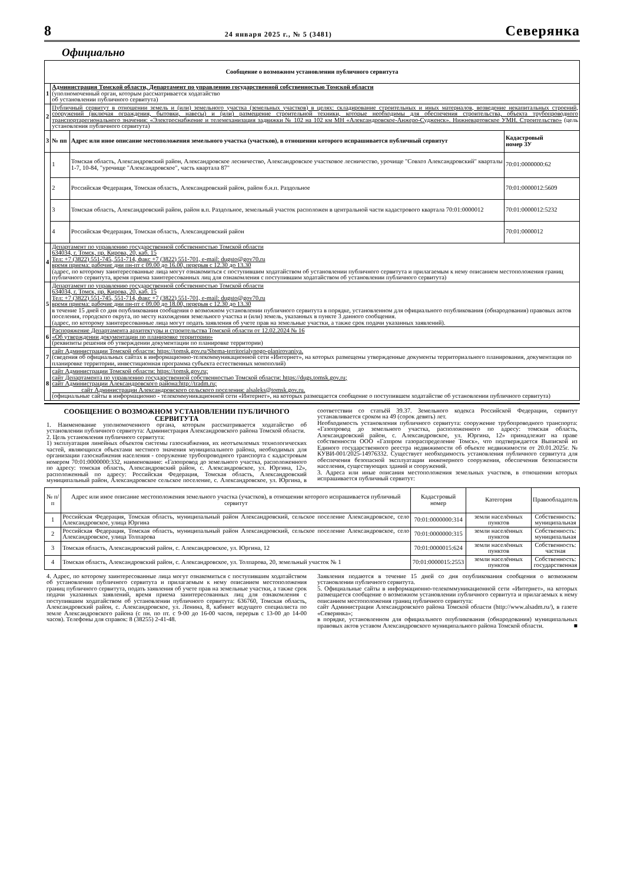8 24 января 2025 г., № 5 (3481) Северянка
Официально
| Сообщение о возможном установлении публичного сервитута | | | |
| --- | --- | --- | --- |
| 1 | Администрация Томской области, Департамент по управлению государственной собственностью Томской области (уполномоченный орган, которым рассматривается ходатайство об установлении публичного сервитута) | | |
| 2 | Публичный сервитут в отношении земель и (или) земельного участка (земельных участков) в целях: складирование строительных и иных материалов, возведение некапитальных строений, сооружений (включая ограждения, бытовки, навесы) и (или) размещение строительной техники, которые необходимы для обеспечения строительства, объекта трубопроводного транспортарегионального значения: «Электроснабжение и телемеханизация задвижки № 102 на 102 км МН «Александровское-Анжеро-Судженск». Нижневартовское УМН. Строительство» (цель установления публичного сервитута) | | |
| 3 | № пп | Адрес или иное описание местоположения земельного участка (участков), в отношении которого испрашивается публичный сервитут | Кадастровый номер ЗУ |
| | 1 | Томская область, Александровский район, Александровское лесничество, Александровское участковое лесничество, урочище "Совхоз Александровский" кварталы 1-7, 10-84, "урочище "Александровское", часть квартала 87" | 70:01:0000000:62 |
| | 2 | Российская Федерация, Томская область, Александровский район, район б.н.п. Раздольное | 70:01:0000012:5609 |
| | 3 | Томская область, Александровский район, район в.п. Раздольное, земельный участок расположен в центральной части кадастрового квартала 70:01:0000012 | 70:01:0000012:5232 |
| | 4 | Российская Федерация, Томская область, Александровский район | 70:01:0000012 |
| 4 | Департамент по управлению государственной собственностью Томской области 634034, г. Томск, пр. Кирова, 20, каб. 15 Тел: +7 (3822) 551-745, 551-714, факс +7 (3822) 551-701, e-mail: dugsto@gov70.ru время приема: рабочие дни пн-пт с 09.00 до 16.00, перерыв с 12.30 до 13.30 (адрес, по которому заинтересованные лица могут ознакомиться с поступившим ходатайством об установлении публичного сервитута и прилагаемым к нему описанием местоположения границ публичного сервитута, время приема заинтересованных лиц для ознакомления с поступившим ходатайством об установлении публичного сервитута) | | |
| 5 | Департамент по управлению государственной собственностью Томской области 634034, г. Томск, пр. Кирова, 20, каб. 15 Тел: +7 (3822) 551-745, 551-714, факс +7 (3822) 551-701, e-mail: dugsto@gov70.ru время приема: рабочие дни пн-пт с 09.00 до 18.00, перерыв с 12.30 до 13.30 в течение 15 дней со дня опубликования сообщения о возможном установлении публичного сервитута в порядке, установленном для официального опубликования (обнародования) правовых актов поселения, городского округа, по месту нахождения земельного участка и (или) земель, указанных в пункте 3 данного сообщения. (адрес, по которому заинтересованные лица могут подать заявления об учете прав на земельные участки, а также срок подачи указанных заявлений). | | |
| 6 | Распоряжение Департамента архитектуры и строительства Томской области от 12.02.2024 № 16 «Об утверждении документации по планировке территории» (реквизиты решения об утверждении документации по планировке территории) | | |
| 7 | сайт Администрации Томской области: https://tomsk.gov.ru/Shema-territorialynogo-planirovaniya. (сведения об официальных сайтах в информационно-телекоммуникационной сети «Интернет», на которых размещены утвержденные документы территориального планирования, документация по планировке территории, инвестиционная программа субъекта естественных монополий) | | |
| 8 | сайт Администрации Томской области: https://tomsk.gov.ru; сайт Департамента по управлению государственной собственностью Томской области: https://dugs.tomsk.gov.ru; сайт Администрации Александровского района:http://tradm.ru; сайт Администрации Александровского сельского поселения: alsaleks@tomsk.gov.ru. (официальные сайты в информационно - телекоммуникационной сети «Интернет», на которых размещается сообщение о поступившем ходатайстве об установлении публичного сервитута) | | |
СООБЩЕНИЕ О ВОЗМОЖНОМ УСТАНОВЛЕНИИ ПУБЛИЧНОГО СЕРВИТУТА
1. Наименование уполномоченного органа, которым рассматривается ходатайство об установлении публичного сервитута: Администрация Александровского района Томской области.
2. Цель установления публичного сервитута:
1) эксплуатация линейных объектов системы газоснабжения, их неотъемлемых технологических частей, являющихся объектами местного значения муниципального района, необходимых для организации газоснабжения населения - сооружение трубопроводного транспорта с кадастровым номером 70:01:0000000:332, наименование: «Газопровод до земельного участка, расположенного по адресу: томская область, Александровский район, с. Александровское, ул. Юргина, 12», расположенный по адресу: Российская Федерация, Томская область, Александровский муниципальный район, Александровское сельское поселение, с. Александровское, ул. Юргина, в соответствии со статьёй 39.37. Земельного кодекса Российской Федерации, сервитут устанавливается сроком на 49 (сорок девять) лет.
Необходимость установления публичного сервитута: сооружение трубопроводного транспорта: «Газопровод до земельного участка, расположенного по адресу: томская область, Александровский район, с. Александровское, ул. Юргина, 12» принадлежит на праве собственности ООО «Газпром газораспределение Томск», что подтверждается Выпиской из Единого государственного реестра недвижимости об объекте недвижимости от 20.01.2025г. № КУВИ-001/2025-14976332. Существует необходимость установления публичного сервитута для обеспечения безопасной эксплуатации инженерного сооружения, обеспечения безопасности населения, существующих зданий и сооружений.
3. Адреса или иные описания местоположения земельных участков, в отношении которых испрашивается публичный сервитут:
| № п/п | Адрес или иное описание местоположения земельного участка (участков), в отношении которого испрашивается публичный сервитут | Кадастровый номер | Категория | Правообладатель |
| --- | --- | --- | --- | --- |
| 1 | Российская Федерация, Томская область, муниципальный район Александровский, сельское поселение Александровское, село Александровское, улица Юргина | 70:01:0000000:314 | земли населённых пунктов | Собственность: муниципальная |
| 2 | Российская Федерация, Томская область, муниципальный район Александровский, сельское поселение Александровское, село Александровское, улица Толпарова | 70:01:0000000:315 | земли населённых пунктов | Собственность: муниципальная |
| 3 | Томская область, Александровский район, с. Александровское, ул. Юргина, 12 | 70:01:0000015:624 | земли населённых пунктов | Собственность: частная |
| 4 | Томская область, Александровский район, с. Александровское, ул. Толпарова, 20, земельный участок № 1 | 70:01:0000015:2553 | земли населённых пунктов | Собственность: государственная |
4. Адрес, по которому заинтересованные лица могут ознакомиться с поступившим ходатайством об установлении публичного сервитута и прилагаемым к нему описанием местоположения границ публичного сервитута, подать заявления об учете прав на земельные участки, а также срок подачи указанных заявлений, время приема заинтересованных лиц для ознакомления с поступившим ходатайством об установлении публичного сервитута: 636760, Томская область, Александровский район, с. Александровское, ул. Ленина, 8, кабинет ведущего специалиста по земле Александровского района (с пн. по пт. с 9-00 до 16-00 часов, перерыв с 13-00 до 14-00 часов). Телефоны для справок: 8 (38255) 2-41-48.
Заявления подаются в течение 15 дней со дня опубликования сообщения о возможном установлении публичного сервитута.
5. Официальные сайты в информационно-телекоммуникационной сети «Интернет», на которых размещается сообщение о возможном установлении публичного сервитута и прилагаемых к нему описанием местоположения границ публичного сервитута:
сайт Администрации Александровского района Томской области (http://www.alsadm.ru/), в газете «Северянка»;
в порядке, установленном для официального опубликования (обнародования) муниципальных правовых актов уставом Александровского муниципального района Томской области. ■